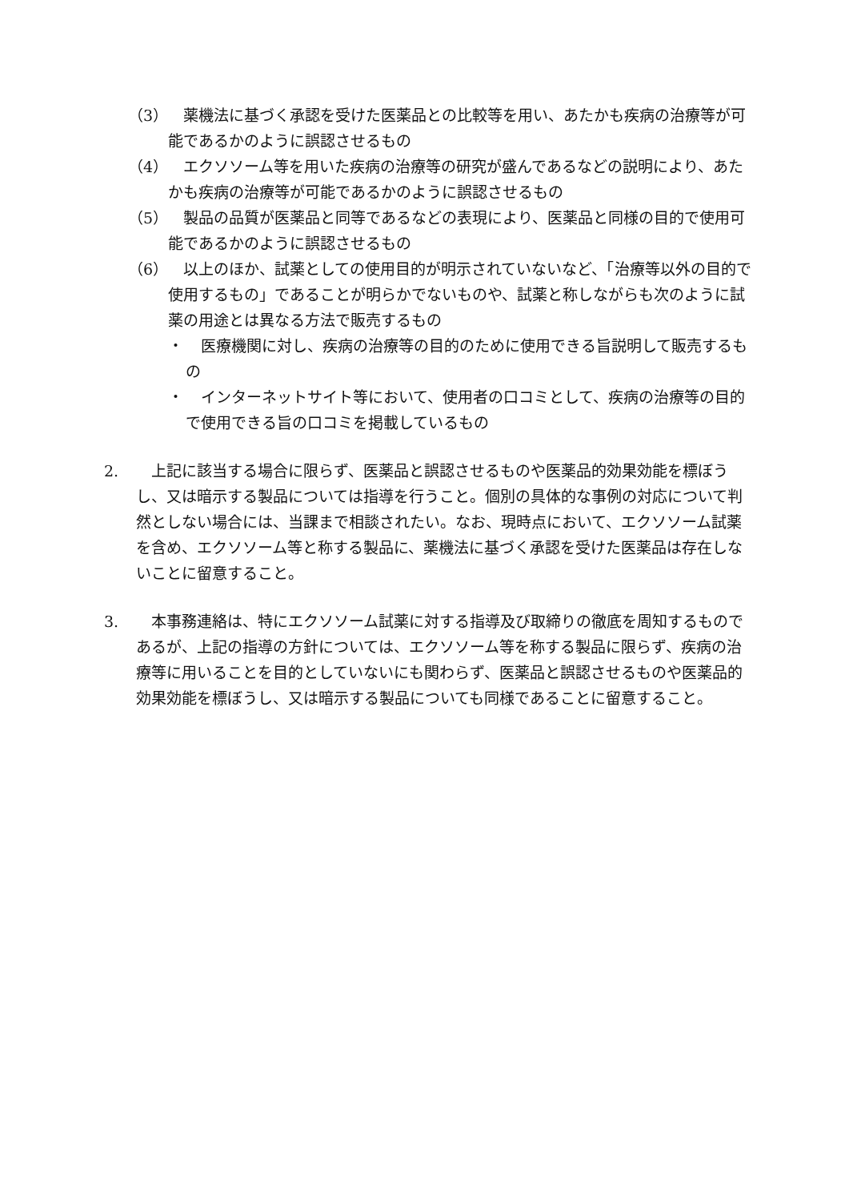（3） 　薬機法に基づく承認を受けた医薬品との比較等を用い、あたかも疾病の治療等が可能であるかのように誤認させるもの
（4） 　エクソソーム等を用いた疾病の治療等の研究が盛んであるなどの説明により、あたかも疾病の治療等が可能であるかのように誤認させるもの
（5） 　製品の品質が医薬品と同等であるなどの表現により、医薬品と同様の目的で使用可能であるかのように誤認させるもの
（6） 　以上のほか、試薬としての使用目的が明示されていないなど、「治療等以外の目的で使用するもの」であることが明らかでないものや、試薬と称しながらも次のように試薬の用途とは異なる方法で販売するもの
・ 　医療機関に対し、疾病の治療等の目的のために使用できる旨説明して販売するもの
・ 　インターネットサイト等において、使用者の口コミとして、疾病の治療等の目的で使用できる旨の口コミを掲載しているもの
2. 　上記に該当する場合に限らず、医薬品と誤認させるものや医薬品的効果効能を標ぼうし、又は暗示する製品については指導を行うこと。個別の具体的な事例の対応について判然としない場合には、当課まで相談されたい。なお、現時点において、エクソソーム試薬を含め、エクソソーム等と称する製品に、薬機法に基づく承認を受けた医薬品は存在しないことに留意すること。
3. 　本事務連絡は、特にエクソソーム試薬に対する指導及び取締りの徹底を周知するものであるが、上記の指導の方針については、エクソソーム等を称する製品に限らず、疾病の治療等に用いることを目的としていないにも関わらず、医薬品と誤認させるものや医薬品的効果効能を標ぼうし、又は暗示する製品についても同様であることに留意すること。